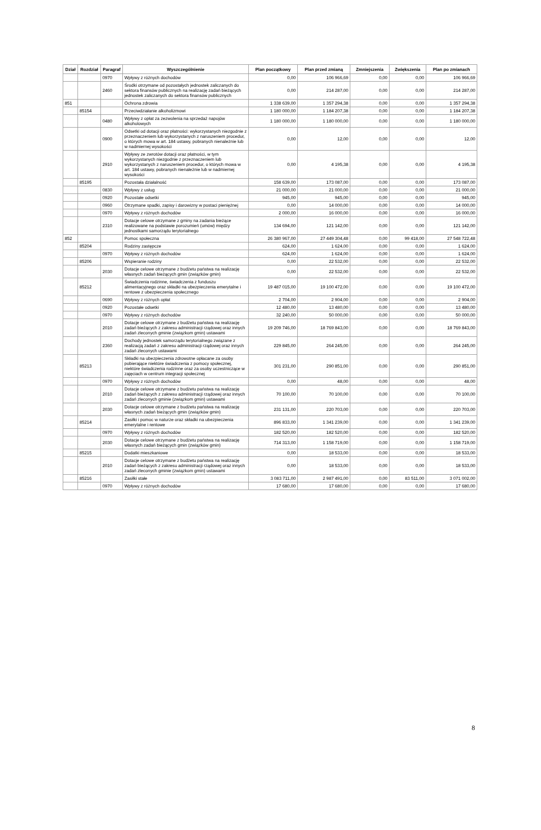| Dział | Rozdział | Paragraf | Wyszczególnienie | Plan początkowy | Plan przed zmianą | Zmniejszenia | Zwiększenia | Plan po zmianach |
| --- | --- | --- | --- | --- | --- | --- | --- | --- |
| | | 0970 | Wpływy z różnych dochodów | 0,00 | 106 966,69 | 0,00 | 0,00 | 106 966,69 |
| | | 2460 | Środki otrzymane od pozostałych jednostek zaliczanych do sektora finansów publicznych na realizację zadań bieżących jednostek zaliczanych do sektora finansów publicznych | 0,00 | 214 287,00 | 0,00 | 0,00 | 214 287,00 |
| 851 | | | Ochrona zdrowia | 1 338 639,00 | 1 357 294,38 | 0,00 | 0,00 | 1 357 294,38 |
| | 85154 | | Przeciwdziałanie alkoholizmowi | 1 180 000,00 | 1 184 207,38 | 0,00 | 0,00 | 1 184 207,38 |
| | | 0480 | Wpływy z opłat za zezwolenia na sprzedaż napojów alkoholowych | 1 180 000,00 | 1 180 000,00 | 0,00 | 0,00 | 1 180 000,00 |
| | | 0900 | Odsetki od dotacji oraz płatności: wykorzystanych niezgodnie z przeznaczeniem lub wykorzystanych z naruszeniem procedur, o których mowa w art. 184 ustawy, pobranych nienależnie lub w nadmiernej wysokości | 0,00 | 12,00 | 0,00 | 0,00 | 12,00 |
| | | 2910 | Wpływy ze zwrotów dotacji oraz płatności, w tym wykorzystanych niezgodnie z przeznaczeniem lub wykorzystanych z naruszeniem procedur, o których mowa w art. 184 ustawy, pobranych nienależnie lub w nadmiernej wysokości | 0,00 | 4 195,38 | 0,00 | 0,00 | 4 195,38 |
| | 85195 | | Pozostała działalność | 158 639,00 | 173 087,00 | 0,00 | 0,00 | 173 087,00 |
| | | 0830 | Wpływy z usług | 21 000,00 | 21 000,00 | 0,00 | 0,00 | 21 000,00 |
| | | 0920 | Pozostałe odsetki | 945,00 | 945,00 | 0,00 | 0,00 | 945,00 |
| | | 0960 | Otrzymane spadki, zapisy i darowizny w postaci pieniężnej | 0,00 | 14 000,00 | 0,00 | 0,00 | 14 000,00 |
| | | 0970 | Wpływy z różnych dochodów | 2 000,00 | 16 000,00 | 0,00 | 0,00 | 16 000,00 |
| | | 2310 | Dotacje celowe otrzymane z gminy na zadania bieżące realizowane na podstawie porozumień (umów) między jednostkami samorządu terytorialnego | 134 694,00 | 121 142,00 | 0,00 | 0,00 | 121 142,00 |
| 852 | | | Pomoc społeczna | 26 380 967,00 | 27 449 304,48 | 0,00 | 99 418,00 | 27 548 722,48 |
| | 85204 | | Rodziny zastępcze | 624,00 | 1 624,00 | 0,00 | 0,00 | 1 624,00 |
| | | 0970 | Wpływy z różnych dochodów | 624,00 | 1 624,00 | 0,00 | 0,00 | 1 624,00 |
| | 85206 | | Wspieranie rodziny | 0,00 | 22 532,00 | 0,00 | 0,00 | 22 532,00 |
| | | 2030 | Dotacje celowe otrzymane z budżetu państwa na realizację własnych zadań bieżących gmin (związków gmin) | 0,00 | 22 532,00 | 0,00 | 0,00 | 22 532,00 |
| | 85212 | | Świadczenia rodzinne, świadczenia z funduszu alimentacyjnego oraz składki na ubezpieczenia emerytalne i rentowe z ubezpieczenia społecznego | 19 487 015,00 | 19 100 472,00 | 0,00 | 0,00 | 19 100 472,00 |
| | | 0690 | Wpływy z różnych opłat | 2 704,00 | 2 904,00 | 0,00 | 0,00 | 2 904,00 |
| | | 0920 | Pozostałe odsetki | 12 480,00 | 13 480,00 | 0,00 | 0,00 | 13 480,00 |
| | | 0970 | Wpływy z różnych dochodów | 32 240,00 | 50 000,00 | 0,00 | 0,00 | 50 000,00 |
| | | 2010 | Dotacje celowe otrzymane z budżetu państwa na realizację zadań bieżących z zakresu administracji rządowej oraz innych zadań zleconych gminie (związkom gmin) ustawami | 19 209 746,00 | 18 769 843,00 | 0,00 | 0,00 | 18 769 843,00 |
| | | 2360 | Dochody jednostek samorządu terytorialnego związane z realizacją zadań z zakresu administracji rządowej oraz innych zadań zleconych ustawami | 229 845,00 | 264 245,00 | 0,00 | 0,00 | 264 245,00 |
| | 85213 | | Składki na ubezpieczenia zdrowotne opłacane za osoby pobierające niektóre świadczenia z pomocy społecznej, niektóre świadczenia rodzinne oraz za osoby uczestniczące w zajęciach w centrum integracji społecznej | 301 231,00 | 290 851,00 | 0,00 | 0,00 | 290 851,00 |
| | | 0970 | Wpływy z różnych dochodów | 0,00 | 48,00 | 0,00 | 0,00 | 48,00 |
| | | 2010 | Dotacje celowe otrzymane z budżetu państwa na realizację zadań bieżących z zakresu administracji rządowej oraz innych zadań zleconych gminie (związkom gmin) ustawami | 70 100,00 | 70 100,00 | 0,00 | 0,00 | 70 100,00 |
| | | 2030 | Dotacje celowe otrzymane z budżetu państwa na realizację własnych zadań bieżących gmin (związków gmin) | 231 131,00 | 220 703,00 | 0,00 | 0,00 | 220 703,00 |
| | 85214 | | Zasiłki i pomoc w naturze oraz składki na ubezpieczenia emerytalne i rentowe | 896 833,00 | 1 341 239,00 | 0,00 | 0,00 | 1 341 239,00 |
| | | 0970 | Wpływy z różnych dochodów | 182 520,00 | 182 520,00 | 0,00 | 0,00 | 182 520,00 |
| | | 2030 | Dotacje celowe otrzymane z budżetu państwa na realizację własnych zadań bieżących gmin (związków gmin) | 714 313,00 | 1 158 719,00 | 0,00 | 0,00 | 1 158 719,00 |
| | 85215 | | Dodatki mieszkaniowe | 0,00 | 18 533,00 | 0,00 | 0,00 | 18 533,00 |
| | | 2010 | Dotacje celowe otrzymane z budżetu państwa na realizację zadań bieżących z zakresu administracji rządowej oraz innych zadań zleconych gminie (związkom gmin) ustawami | 0,00 | 18 533,00 | 0,00 | 0,00 | 18 533,00 |
| | 85216 | | Zasiłki stałe | 3 083 711,00 | 2 987 491,00 | 0,00 | 83 511,00 | 3 071 002,00 |
| | | 0970 | Wpływy z różnych dochodów | 17 680,00 | 17 680,00 | 0,00 | 0,00 | 17 680,00 |
8